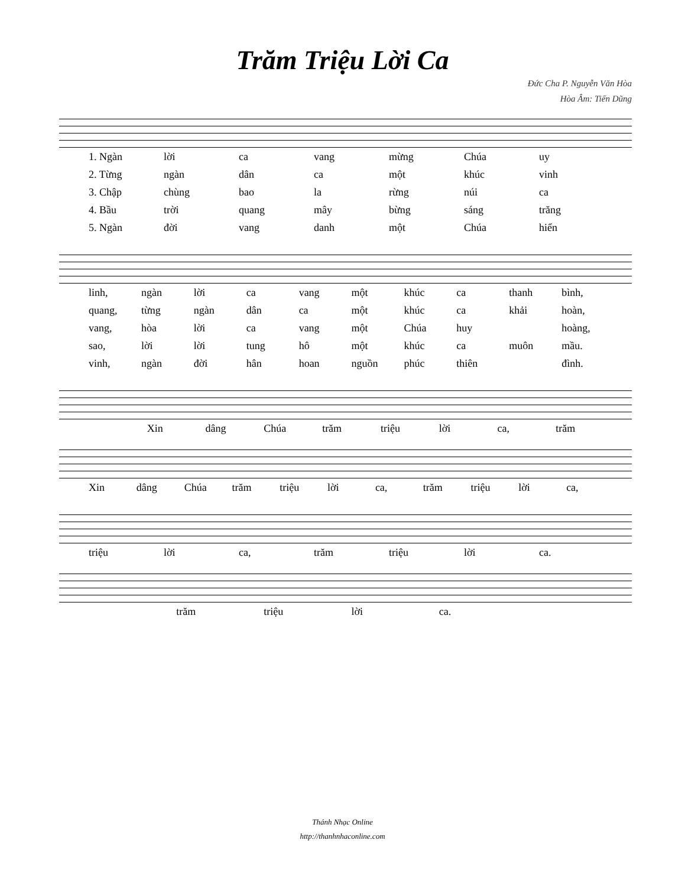Trăm Triệu Lời Ca
Đức Cha P. Nguyễn Văn Hòa
Hòa Âm: Tiến Dũng
1. Ngàn lời ca vang mừng Chúa uy
2. Từng ngàn dân ca một khúc vinh
3. Chập chùng bao la rừng núi ca
4. Bầu trời quang mây bừng sáng trăng
5. Ngàn đời vang danh một Chúa hiển
linh, ngàn lời ca vang một khúc ca thanh bình,
quang, từng ngàn dân ca một khúc ca khải hoàn,
vang, hòa lời ca vang một Chúa huy hoàng,
sao, lời lời tung hô một khúc ca muôn mầu.
vinh, ngàn đời hân hoan nguồn phúc thiên đình.
Xin dâng Chúa trăm triệu lời ca, trăm
Xin dâng Chúa trăm triệu lời ca, trăm triệu lời ca,
triệu lời ca, trăm triệu lời ca.
trăm triệu lời ca.
Thánh Nhạc Online
http://thanhnhaconline.com